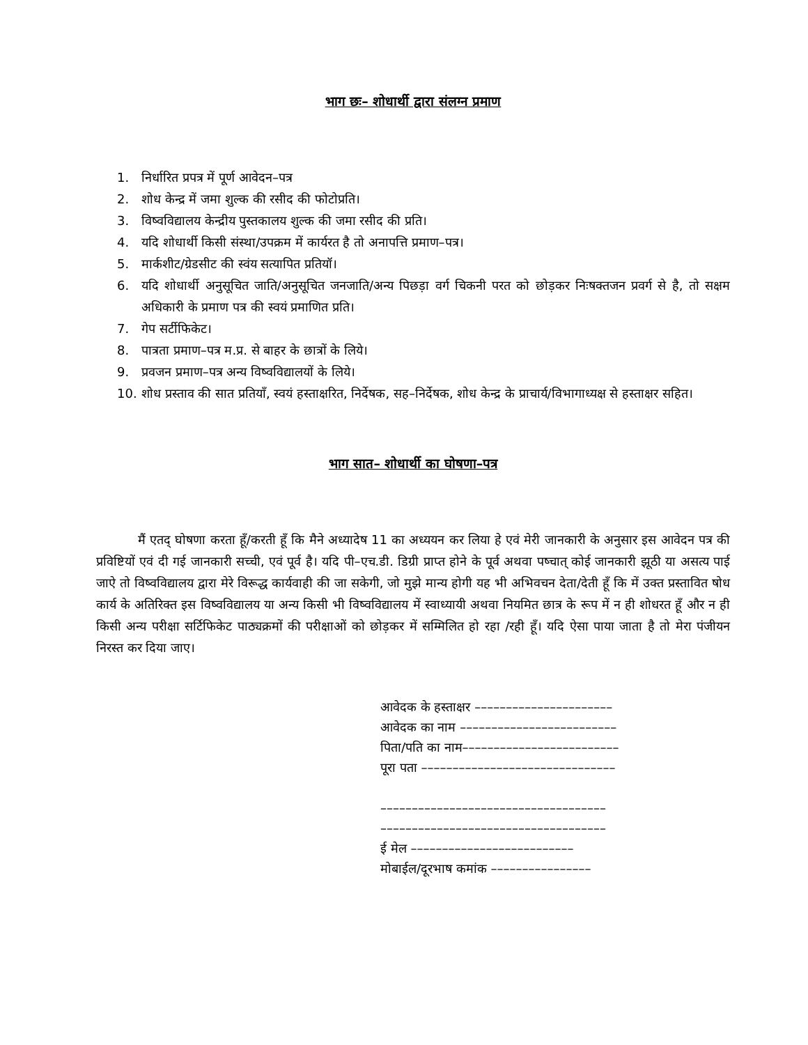भाग छः– शोधार्थी द्वारा संलग्न प्रमाण
1. निर्धारित प्रपत्र में पूर्ण आवेदन–पत्र
2. शोध केन्द्र में जमा शुल्क की रसीद की फोटोप्रति।
3. विष्वविद्यालय केन्द्रीय पुस्तकालय शुल्क की जमा रसीद की प्रति।
4. यदि शोधार्थी किसी संस्था/उपक्रम में कार्यरत है तो अनापत्ति प्रमाण–पत्र।
5. मार्कशीट/ग्रेडसीट की स्वंय सत्यापित प्रतियॉ।
6. यदि शोधार्थी अनुसूचित जाति/अनुसूचित जनजाति/अन्य पिछड़ा वर्ग चिकनी परत को छोड़कर निःषक्तजन प्रवर्ग से है, तो सक्षम अधिकारी के प्रमाण पत्र की स्वयं प्रमाणित प्रति।
7. गेप सर्टीफिकेट।
8. पात्रता प्रमाण–पत्र म.प्र. से बाहर के छात्रों के लिये।
9. प्रवजन प्रमाण–पत्र अन्य विष्वविद्यालयों के लिये।
10. शोध प्रस्ताव की सात प्रतियॉं, स्वयं हस्ताक्षरित, निर्देषक, सह–निर्देषक, शोध केन्द्र के प्राचार्य/विभागाध्यक्ष से हस्ताक्षर सहित।
भाग सात– शोधार्थी का घोषणा–पत्र
मैं एतद् घोषणा करता हूँ/करती हूँ कि मैने अध्यादेष 11 का अध्ययन कर लिया हे एवं मेरी जानकारी के अनुसार इस आवेदन पत्र की प्रविष्टियों एवं दी गई जानकारी सच्ची, एवं पूर्व है। यदि पी–एच.डी. डिग्री प्राप्त होने के पूर्व अथवा पष्चात् कोई जानकारी झूठी या असत्य पाई जाऐ तो विष्वविद्यालय द्वारा मेरे विरूद्ध कार्यवाही की जा सकेगी, जो मुझे मान्य होगी यह भी अभिवचन देता/देती हूँ कि में उक्त प्रस्तावित षोध कार्य के अतिरिक्त इस विष्वविद्यालय या अन्य किसी भी विष्वविद्यालय में स्वाध्यायी अथवा नियमित छात्र के रूप में न ही शोधरत हूँ और न ही किसी अन्य परीक्षा सर्टिफिकेट पाठ्यक्रमों की परीक्षाओं को छोड़कर में सम्मिलित हो रहा /रही हूँ। यदि ऐसा पाया जाता है तो मेरा पंजीयन निरस्त कर दिया जाए।
आवेदक के हस्ताक्षर ––––––––––––––––––––––
आवेदक का नाम –––––––––––––––––––––––––
पिता/पति का नाम–––––––––––––––––––––––––
पूरा पता –––––––––––––––––––––––––––––––
––––––––––––––––––––––––––––––––––––
––––––––––––––––––––––––––––––––––––
ई मेल ––––––––––––––––––––––––––
मोबाईल/दूरभाष कमांक ––––––––––––––––